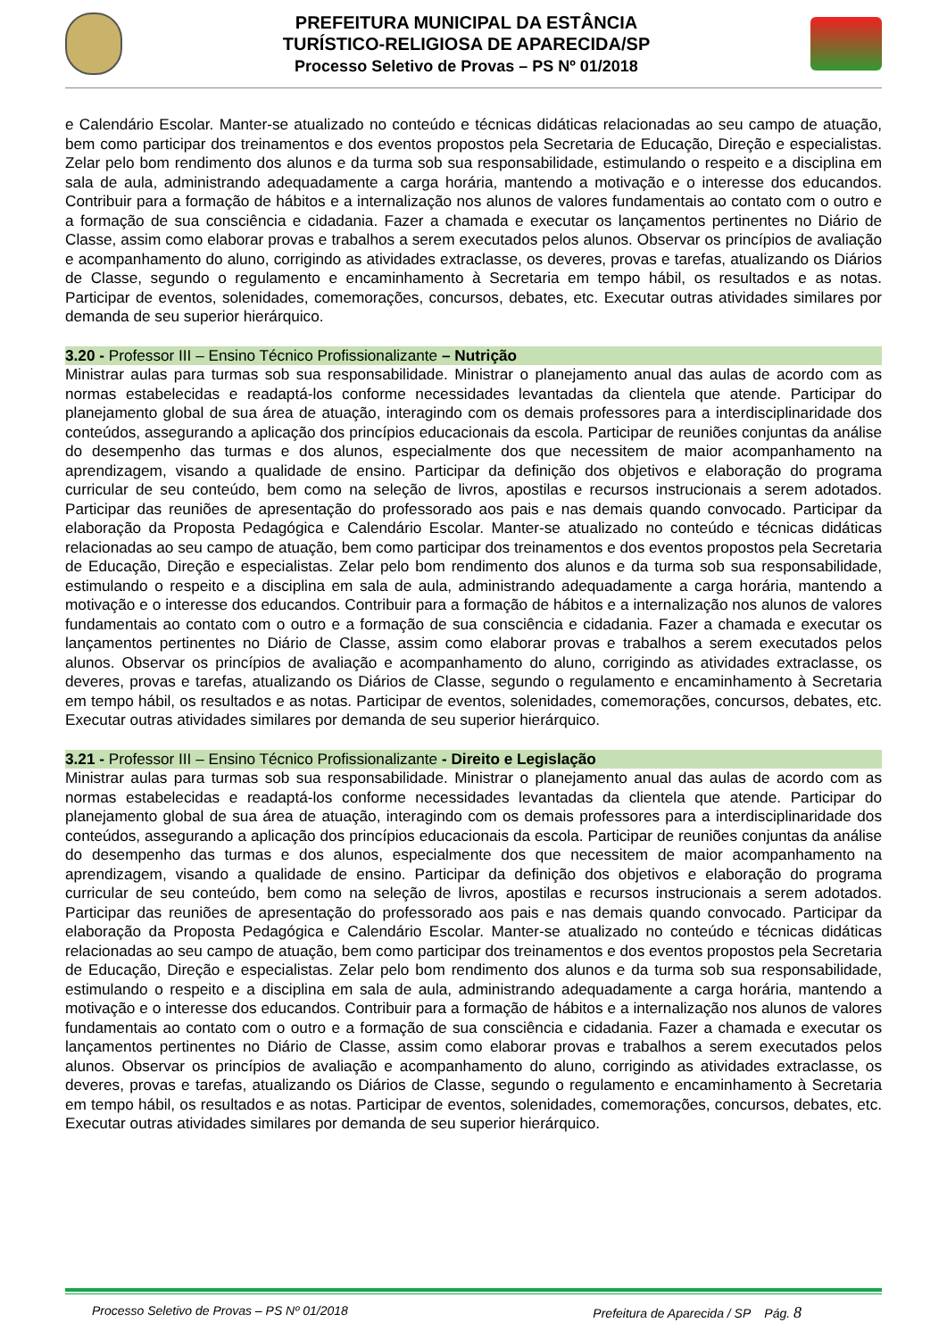PREFEITURA MUNICIPAL DA ESTÂNCIA
TURÍSTICO-RELIGIOSA DE APARECIDA/SP
Processo Seletivo de Provas – PS Nº 01/2018
e Calendário Escolar. Manter-se atualizado no conteúdo e técnicas didáticas relacionadas ao seu campo de atuação, bem como participar dos treinamentos e dos eventos propostos pela Secretaria de Educação, Direção e especialistas. Zelar pelo bom rendimento dos alunos e da turma sob sua responsabilidade, estimulando o respeito e a disciplina em sala de aula, administrando adequadamente a carga horária, mantendo a motivação e o interesse dos educandos. Contribuir para a formação de hábitos e a internalização nos alunos de valores fundamentais ao contato com o outro e a formação de sua consciência e cidadania. Fazer a chamada e executar os lançamentos pertinentes no Diário de Classe, assim como elaborar provas e trabalhos a serem executados pelos alunos. Observar os princípios de avaliação e acompanhamento do aluno, corrigindo as atividades extraclasse, os deveres, provas e tarefas, atualizando os Diários de Classe, segundo o regulamento e encaminhamento à Secretaria em tempo hábil, os resultados e as notas. Participar de eventos, solenidades, comemorações, concursos, debates, etc. Executar outras atividades similares por demanda de seu superior hierárquico.
3.20 - Professor III – Ensino Técnico Profissionalizante – Nutrição
Ministrar aulas para turmas sob sua responsabilidade. Ministrar o planejamento anual das aulas de acordo com as normas estabelecidas e readaptá-los conforme necessidades levantadas da clientela que atende. Participar do planejamento global de sua área de atuação, interagindo com os demais professores para a interdisciplinaridade dos conteúdos, assegurando a aplicação dos princípios educacionais da escola. Participar de reuniões conjuntas da análise do desempenho das turmas e dos alunos, especialmente dos que necessitem de maior acompanhamento na aprendizagem, visando a qualidade de ensino. Participar da definição dos objetivos e elaboração do programa curricular de seu conteúdo, bem como na seleção de livros, apostilas e recursos instrucionais a serem adotados. Participar das reuniões de apresentação do professorado aos pais e nas demais quando convocado. Participar da elaboração da Proposta Pedagógica e Calendário Escolar. Manter-se atualizado no conteúdo e técnicas didáticas relacionadas ao seu campo de atuação, bem como participar dos treinamentos e dos eventos propostos pela Secretaria de Educação, Direção e especialistas. Zelar pelo bom rendimento dos alunos e da turma sob sua responsabilidade, estimulando o respeito e a disciplina em sala de aula, administrando adequadamente a carga horária, mantendo a motivação e o interesse dos educandos. Contribuir para a formação de hábitos e a internalização nos alunos de valores fundamentais ao contato com o outro e a formação de sua consciência e cidadania. Fazer a chamada e executar os lançamentos pertinentes no Diário de Classe, assim como elaborar provas e trabalhos a serem executados pelos alunos. Observar os princípios de avaliação e acompanhamento do aluno, corrigindo as atividades extraclasse, os deveres, provas e tarefas, atualizando os Diários de Classe, segundo o regulamento e encaminhamento à Secretaria em tempo hábil, os resultados e as notas. Participar de eventos, solenidades, comemorações, concursos, debates, etc. Executar outras atividades similares por demanda de seu superior hierárquico.
3.21 - Professor III – Ensino Técnico Profissionalizante - Direito e Legislação
Ministrar aulas para turmas sob sua responsabilidade. Ministrar o planejamento anual das aulas de acordo com as normas estabelecidas e readaptá-los conforme necessidades levantadas da clientela que atende. Participar do planejamento global de sua área de atuação, interagindo com os demais professores para a interdisciplinaridade dos conteúdos, assegurando a aplicação dos princípios educacionais da escola. Participar de reuniões conjuntas da análise do desempenho das turmas e dos alunos, especialmente dos que necessitem de maior acompanhamento na aprendizagem, visando a qualidade de ensino. Participar da definição dos objetivos e elaboração do programa curricular de seu conteúdo, bem como na seleção de livros, apostilas e recursos instrucionais a serem adotados. Participar das reuniões de apresentação do professorado aos pais e nas demais quando convocado. Participar da elaboração da Proposta Pedagógica e Calendário Escolar. Manter-se atualizado no conteúdo e técnicas didáticas relacionadas ao seu campo de atuação, bem como participar dos treinamentos e dos eventos propostos pela Secretaria de Educação, Direção e especialistas. Zelar pelo bom rendimento dos alunos e da turma sob sua responsabilidade, estimulando o respeito e a disciplina em sala de aula, administrando adequadamente a carga horária, mantendo a motivação e o interesse dos educandos. Contribuir para a formação de hábitos e a internalização nos alunos de valores fundamentais ao contato com o outro e a formação de sua consciência e cidadania. Fazer a chamada e executar os lançamentos pertinentes no Diário de Classe, assim como elaborar provas e trabalhos a serem executados pelos alunos. Observar os princípios de avaliação e acompanhamento do aluno, corrigindo as atividades extraclasse, os deveres, provas e tarefas, atualizando os Diários de Classe, segundo o regulamento e encaminhamento à Secretaria em tempo hábil, os resultados e as notas. Participar de eventos, solenidades, comemorações, concursos, debates, etc. Executar outras atividades similares por demanda de seu superior hierárquico.
Processo Seletivo de Provas – PS Nº 01/2018 Prefeitura de Aparecida / SP Pág. 8